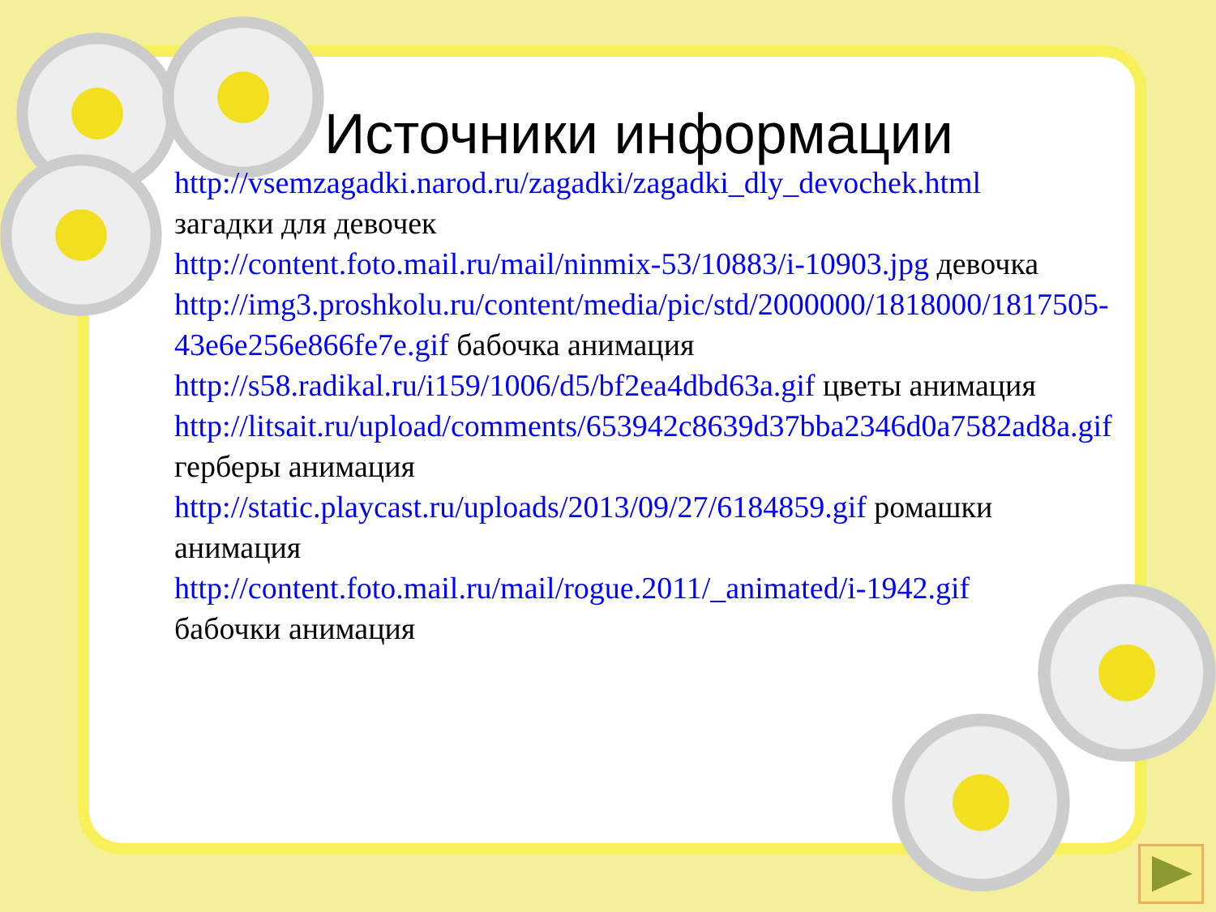Источники информации
http://vsemzagadki.narod.ru/zagadki/zagadki_dly_devochek.html загадки для девочек
http://content.foto.mail.ru/mail/ninmix-53/10883/i-10903.jpg девочка
http://img3.proshkolu.ru/content/media/pic/std/2000000/1818000/1817505-43e6e256e866fe7e.gif бабочка анимация
http://s58.radikal.ru/i159/1006/d5/bf2ea4dbd63a.gif цветы анимация
http://litsait.ru/upload/comments/653942c8639d37bba2346d0a7582ad8a.gif герберы анимация
http://static.playcast.ru/uploads/2013/09/27/6184859.gif ромашки анимация
http://content.foto.mail.ru/mail/rogue.2011/_animated/i-1942.gif бабочки анимация